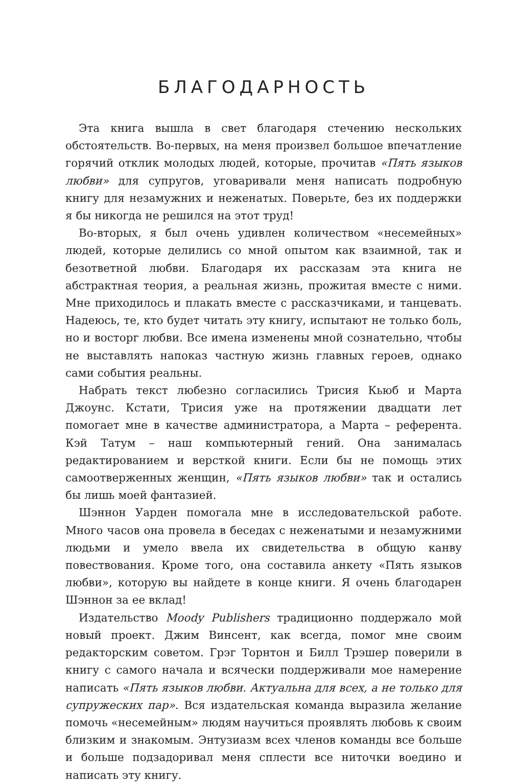БЛАГОДАРНОСТЬ
Эта книга вышла в свет благодаря стечению нескольких обстоятельств. Во-первых, на меня произвел большое впечатление горячий отклик молодых людей, которые, прочитав «Пять языков любви» для супругов, уговаривали меня написать подробную книгу для незамужних и неженатых. Поверьте, без их поддержки я бы никогда не решился на этот труд!
Во-вторых, я был очень удивлен количеством «несемейных» людей, которые делились со мной опытом как взаимной, так и безответной любви. Благодаря их рассказам эта книга не абстрактная теория, а реальная жизнь, прожитая вместе с ними. Мне приходилось и плакать вместе с рассказчиками, и танцевать. Надеюсь, те, кто будет читать эту книгу, испытают не только боль, но и восторг любви. Все имена изменены мной сознательно, чтобы не выставлять напоказ частную жизнь главных героев, однако сами события реальны.
Набрать текст любезно согласились Трисия Кьюб и Марта Джоунс. Кстати, Трисия уже на протяжении двадцати лет помогает мне в качестве администратора, а Марта – референта. Кэй Татум – наш компьютерный гений. Она занималась редактированием и версткой книги. Если бы не помощь этих самоотверженных женщин, «Пять языков любви» так и остались бы лишь моей фантазией.
Шэннон Уарден помогала мне в исследовательской работе. Много часов она провела в беседах с неженатыми и незамужними людьми и умело ввела их свидетельства в общую канву повествования. Кроме того, она составила анкету «Пять языков любви», которую вы найдете в конце книги. Я очень благодарен Шэннон за ее вклад!
Издательство Moody Publishers традиционно поддержало мой новый проект. Джим Винсент, как всегда, помог мне своим редакторским советом. Грэг Торнтон и Билл Трэшер поверили в книгу с самого начала и всячески поддерживали мое намерение написать «Пять языков любви. Актуальна для всех, а не только для супружеских пар». Вся издательская команда выразила желание помочь «несемейным» людям научиться проявлять любовь к своим близким и знакомым. Энтузиазм всех членов команды все больше и больше подзадоривал меня сплести все ниточки воедино и написать эту книгу.